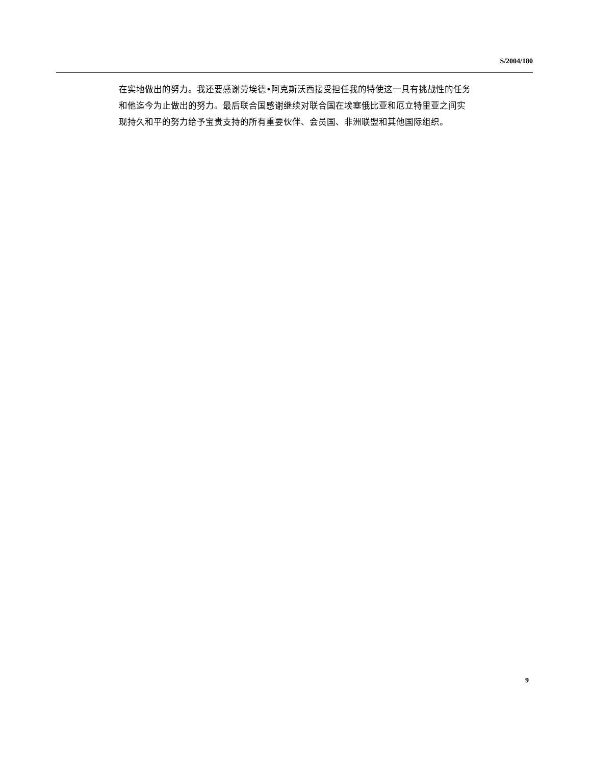S/2004/180
在实地做出的努力。我还要感谢劳埃德•阿克斯沃西接受担任我的特使这一具有挑战性的任务和他迄今为止做出的努力。最后联合国感谢继续对联合国在埃塞俄比亚和厄立特里亚之间实现持久和平的努力给予宝贵支持的所有重要伙伴、会员国、非洲联盟和其他国际组织。
9